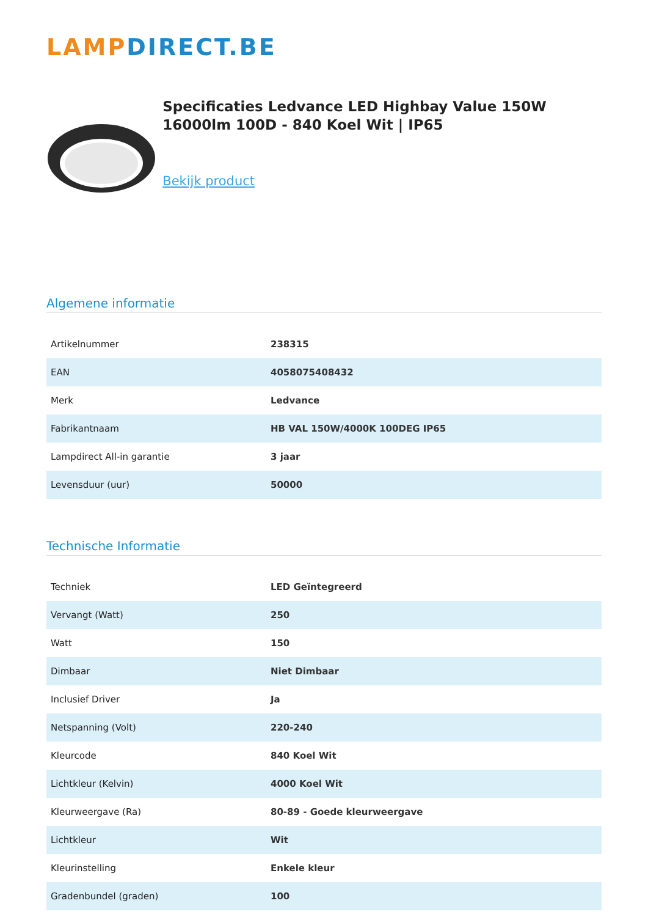LAMP DIRECT.BE
Specificaties Ledvance LED Highbay Value 150W 16000lm 100D - 840 Koel Wit | IP65
Bekijk product
Algemene informatie
| Artikelnummer | 238315 |
| EAN | 4058075408432 |
| Merk | Ledvance |
| Fabrikantnaam | HB VAL 150W/4000K 100DEG IP65 |
| Lampdirect All-in garantie | 3 jaar |
| Levensduur (uur) | 50000 |
Technische Informatie
| Techniek | LED Geïntegreerd |
| Vervangt (Watt) | 250 |
| Watt | 150 |
| Dimbaar | Niet Dimbaar |
| Inclusief Driver | Ja |
| Netspanning (Volt) | 220-240 |
| Kleurcode | 840 Koel Wit |
| Lichtkleur (Kelvin) | 4000 Koel Wit |
| Kleurweergave (Ra) | 80-89 - Goede kleurweergave |
| Lichtkleur | Wit |
| Kleurinstelling | Enkele kleur |
| Gradenbundel (graden) | 100 |